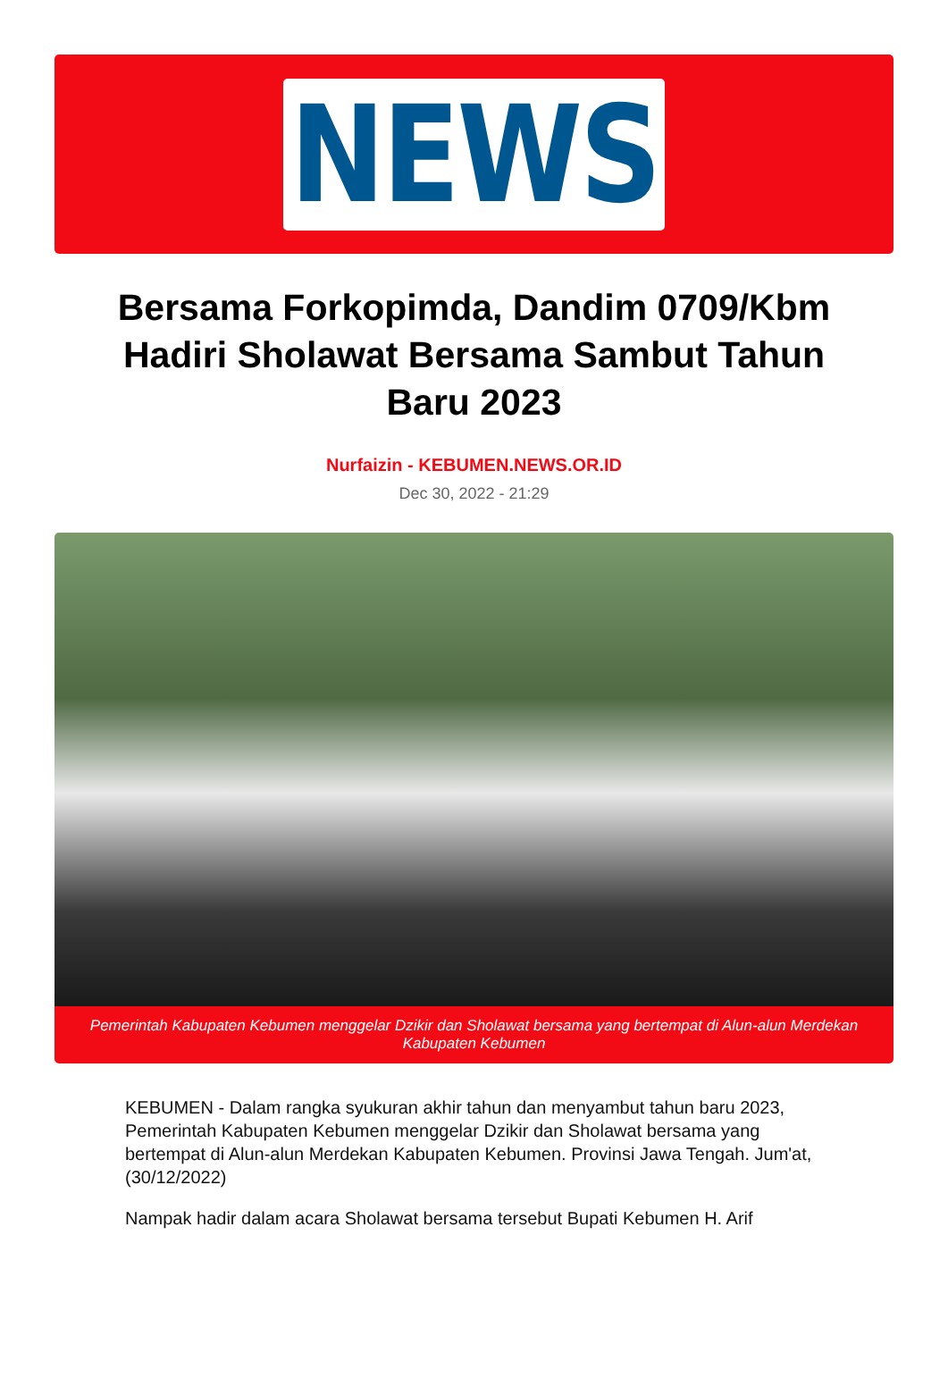NEWS
Bersama Forkopimda, Dandim 0709/Kbm Hadiri Sholawat Bersama Sambut Tahun Baru 2023
Nurfaizin - KEBUMEN.NEWS.OR.ID
Dec 30, 2022 - 21:29
Pemerintah Kabupaten Kebumen menggelar Dzikir dan Sholawat bersama yang bertempat di Alun-alun Merdekan Kabupaten Kebumen
KEBUMEN - Dalam rangka syukuran akhir tahun dan menyambut tahun baru 2023, Pemerintah Kabupaten Kebumen menggelar Dzikir dan Sholawat bersama yang bertempat di Alun-alun Merdekan Kabupaten Kebumen. Provinsi Jawa Tengah. Jum'at, (30/12/2022)
Nampak hadir dalam acara Sholawat bersama tersebut Bupati Kebumen H. Arif